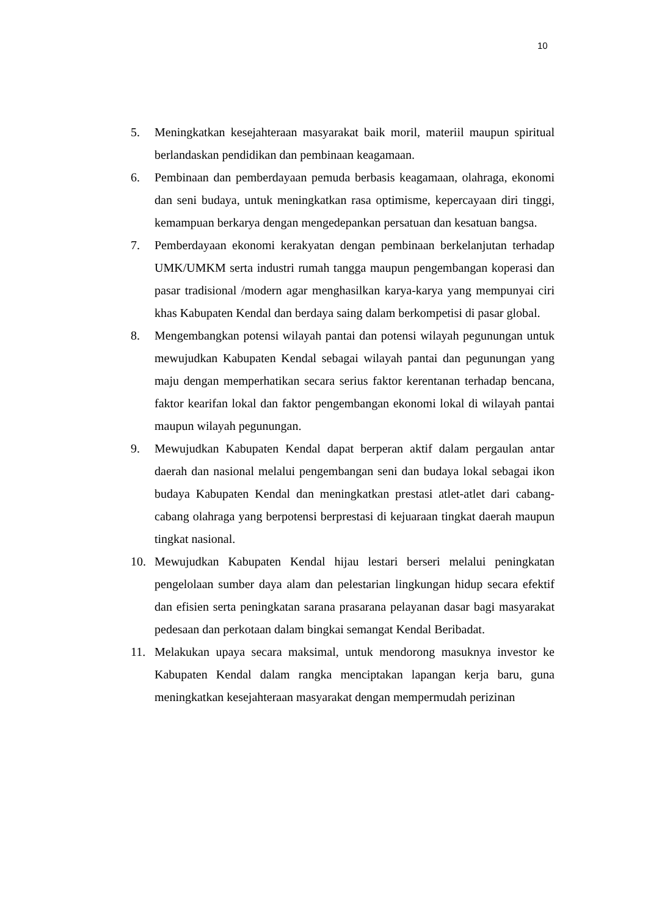10
5. Meningkatkan kesejahteraan masyarakat baik moril, materiil maupun spiritual berlandaskan pendidikan dan pembinaan keagamaan.
6. Pembinaan dan pemberdayaan pemuda berbasis keagamaan, olahraga, ekonomi dan seni budaya, untuk meningkatkan rasa optimisme, kepercayaan diri tinggi, kemampuan berkarya dengan mengedepankan persatuan dan kesatuan bangsa.
7. Pemberdayaan ekonomi kerakyatan dengan pembinaan berkelanjutan terhadap UMK/UMKM serta industri rumah tangga maupun pengembangan koperasi dan pasar tradisional /modern agar menghasilkan karya-karya yang mempunyai ciri khas Kabupaten Kendal dan berdaya saing dalam berkompetisi di pasar global.
8. Mengembangkan potensi wilayah pantai dan potensi wilayah pegunungan untuk mewujudkan Kabupaten Kendal sebagai wilayah pantai dan pegunungan yang maju dengan memperhatikan secara serius faktor kerentanan terhadap bencana, faktor kearifan lokal dan faktor pengembangan ekonomi lokal di wilayah pantai maupun wilayah pegunungan.
9. Mewujudkan Kabupaten Kendal dapat berperan aktif dalam pergaulan antar daerah dan nasional melalui pengembangan seni dan budaya lokal sebagai ikon budaya Kabupaten Kendal dan meningkatkan prestasi atlet-atlet dari cabang-cabang olahraga yang berpotensi berprestasi di kejuaraan tingkat daerah maupun tingkat nasional.
10. Mewujudkan Kabupaten Kendal hijau lestari berseri melalui peningkatan pengelolaan sumber daya alam dan pelestarian lingkungan hidup secara efektif dan efisien serta peningkatan sarana prasarana pelayanan dasar bagi masyarakat pedesaan dan perkotaan dalam bingkai semangat Kendal Beribadat.
11. Melakukan upaya secara maksimal, untuk mendorong masuknya investor ke Kabupaten Kendal dalam rangka menciptakan lapangan kerja baru, guna meningkatkan kesejahteraan masyarakat dengan mempermudah perizinan